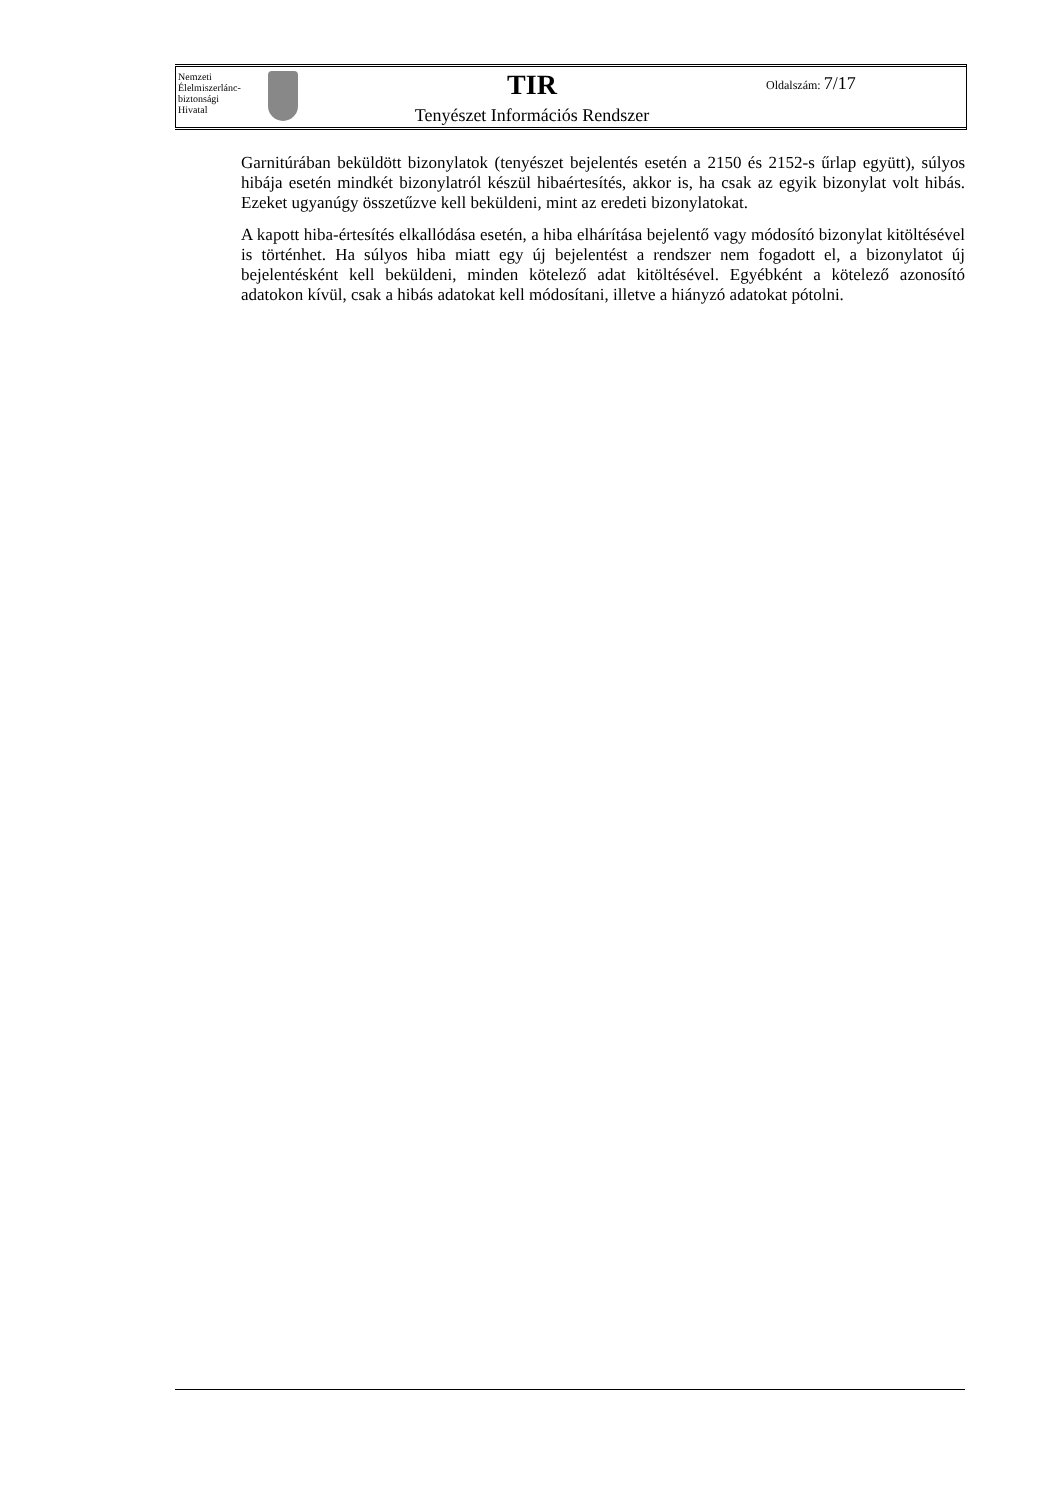Nemzeti
Élelmiszerlánc-
biztonsági
Hivatal
TIR
Tenyészet Információs Rendszer
Oldalszám: 7/17
Garnitúrában beküldött bizonylatok (tenyészet bejelentés esetén a 2150 és 2152-s űrlap együtt), súlyos hibája esetén mindkét bizonylatról készül hibaértesítés, akkor is, ha csak az egyik bizonylat volt hibás. Ezeket ugyanúgy összetűzve kell beküldeni, mint az eredeti bizonylatokat.
A kapott hiba-értesítés elkallódása esetén, a hiba elhárítása bejelentő vagy módosító bizonylat kitöltésével is történhet. Ha súlyos hiba miatt egy új bejelentést a rendszer nem fogadott el, a bizonylatot új bejelentésként kell beküldeni, minden kötelező adat kitöltésével. Egyébként a kötelező azonosító adatokon kívül, csak a hibás adatokat kell módosítani, illetve a hiányzó adatokat pótolni.